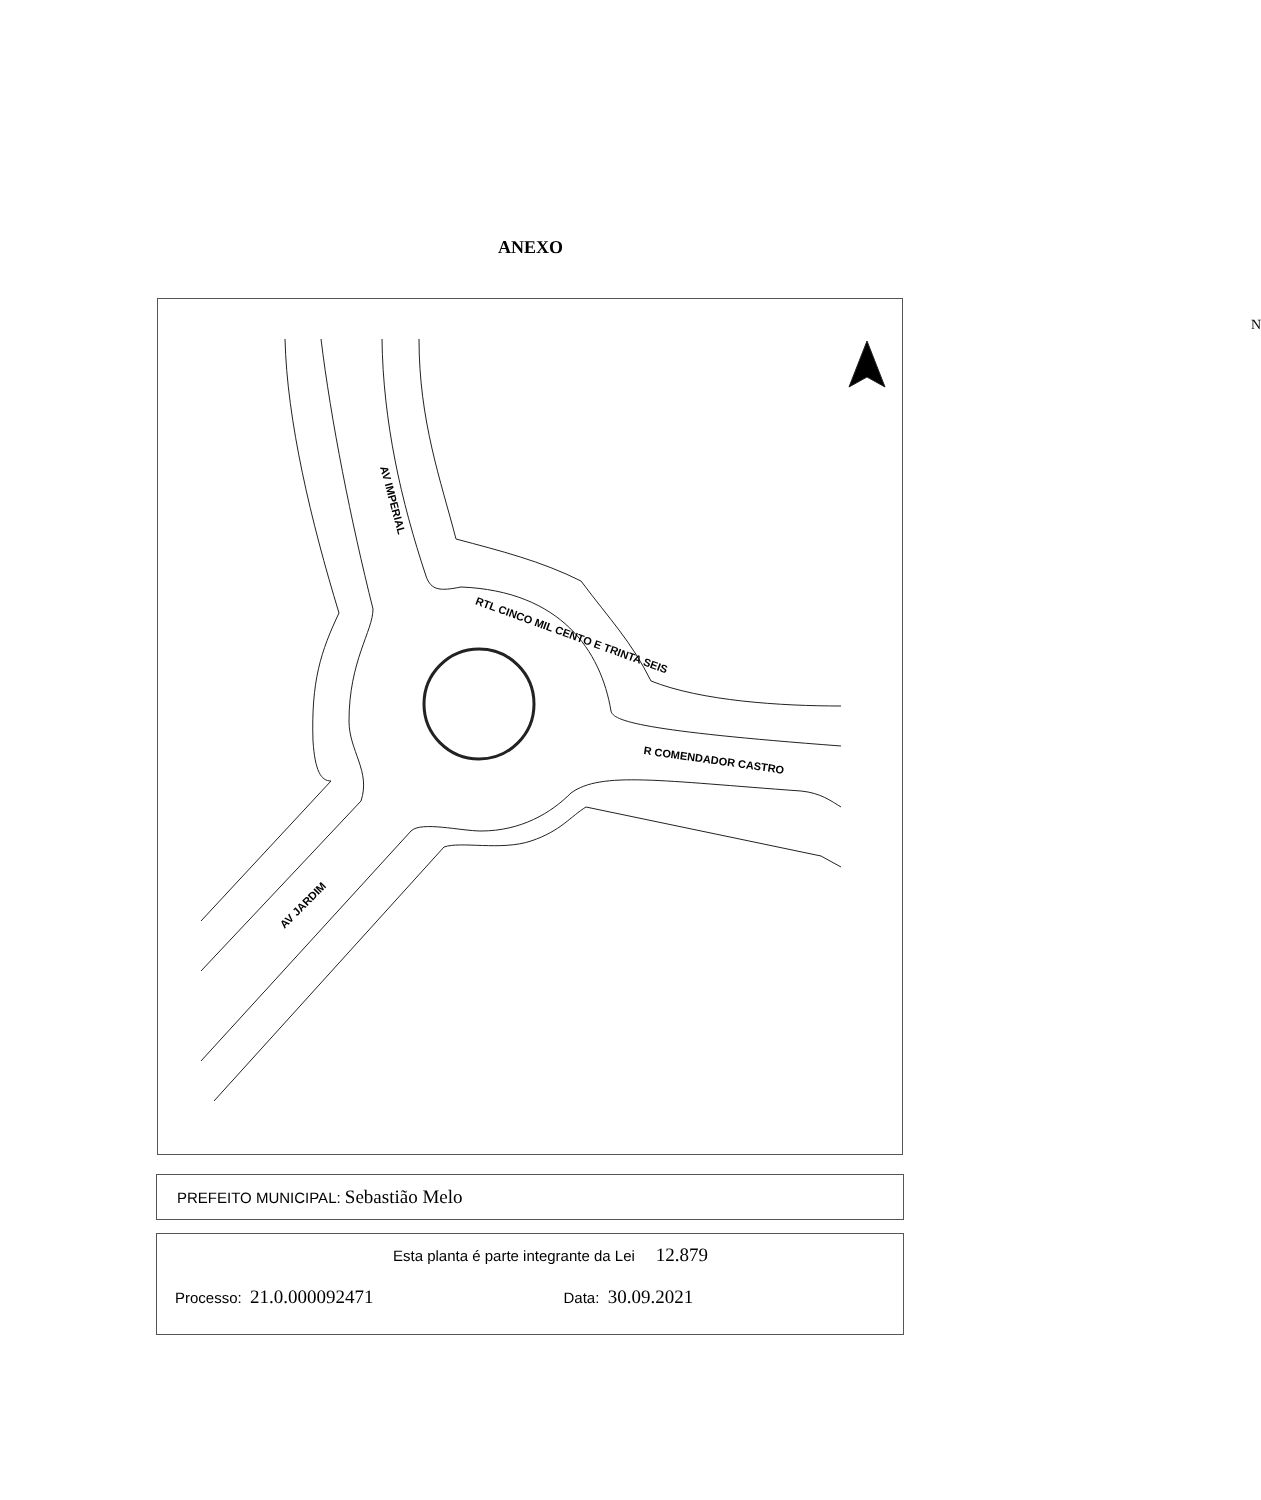ANEXO
N
AV IMPERIAL
RTL CINCO MIL CENTO E TRINTA SEIS
R COMENDADOR CASTRO
AV JARDIM
PREFEITO MUNICIPAL: Sebastião Melo
Esta planta é parte integrante da Lei 12.879
Processo: 21.0.000092471 Data: 30.09.2021